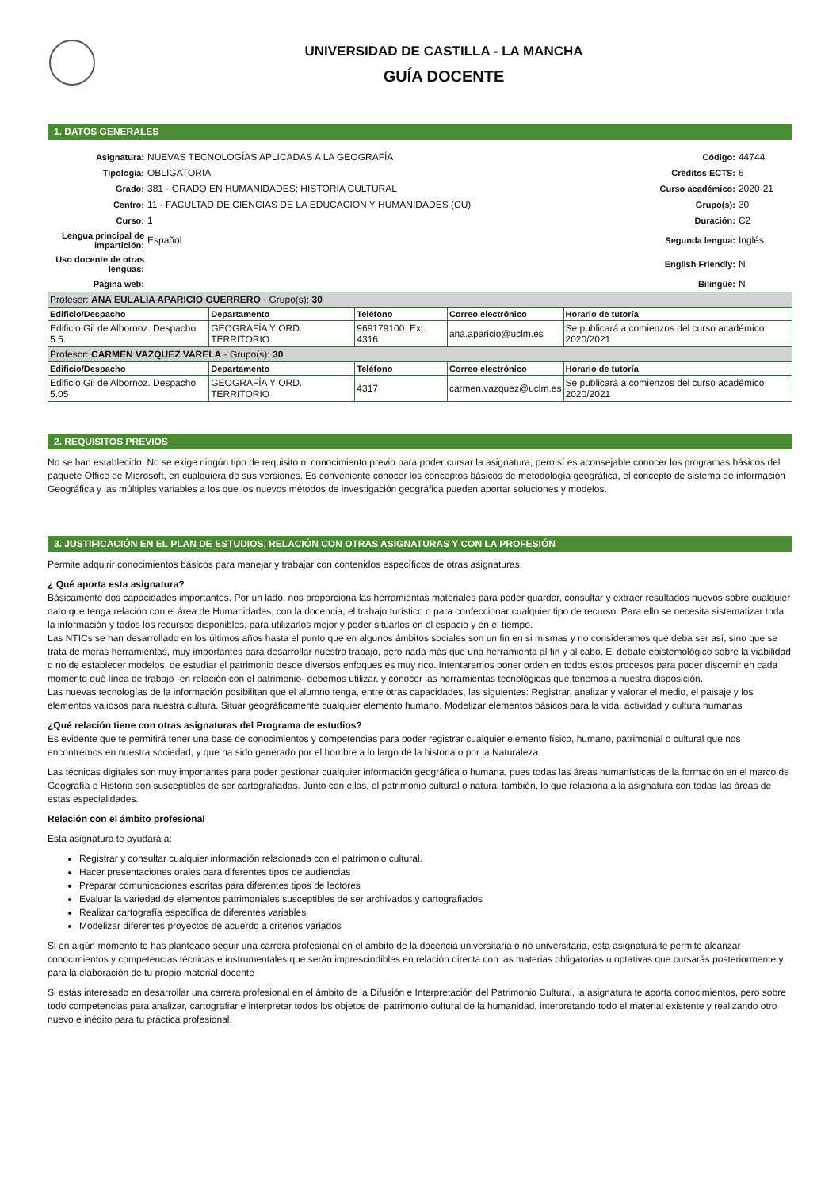UNIVERSIDAD DE CASTILLA - LA MANCHA
GUÍA DOCENTE
1. DATOS GENERALES
| Asignatura: | NUEVAS TECNOLOGÍAS APLICADAS A LA GEOGRAFÍA | Código: | 44744 |
| Tipología: | OBLIGATORIA | Créditos ECTS: | 6 |
| Grado: | 381 - GRADO EN HUMANIDADES: HISTORIA CULTURAL | Curso académico: | 2020-21 |
| Centro: | 11 - FACULTAD DE CIENCIAS DE LA EDUCACION Y HUMANIDADES (CU) | Grupo(s): | 30 |
| Curso: | 1 | Duración: | C2 |
| Lengua principal de impartición: | Español | Segunda lengua: | Inglés |
| Uso docente de otras lenguas: | | English Friendly: | N |
| Página web: | | Bilingüe: | N |
| Profesor: ANA EULALIA APARICIO GUERRERO - Grupo(s): 30 | | | | |
| Edificio/Despacho | Departamento | Teléfono | Correo electrónico | Horario de tutoría |
| Edificio Gil de Albornoz. Despacho 5.5. | GEOGRAFÍA Y ORD. TERRITORIO | 969179100. Ext. 4316 | ana.aparicio@uclm.es | Se publicará a comienzos del curso académico 2020/2021 |
| Profesor: CARMEN VAZQUEZ VARELA - Grupo(s): 30 | | | | |
| Edificio/Despacho | Departamento | Teléfono | Correo electrónico | Horario de tutoría |
| Edificio Gil de Albornoz. Despacho 5.05 | GEOGRAFÍA Y ORD. TERRITORIO | 4317 | carmen.vazquez@uclm.es | Se publicará a comienzos del curso académico 2020/2021 |
2. REQUISITOS PREVIOS
No se han establecido. No se exige ningún tipo de requisito ni conocimiento previo para poder cursar la asignatura, pero sí es aconsejable conocer los programas básicos del paquete Office de Microsoft, en cualquiera de sus versiones. Es conveniente conocer los conceptos básicos de metodología geográfica, el concepto de sistema de información Geográfica y las múltiples variables a los que los nuevos métodos de investigación geográfica pueden aportar soluciones y modelos.
3. JUSTIFICACIÓN EN EL PLAN DE ESTUDIOS, RELACIÓN CON OTRAS ASIGNATURAS Y CON LA PROFESIÓN
Permite adquirir conocimientos básicos para manejar y trabajar con contenidos específicos de otras asignaturas.
¿ Qué aporta esta asignatura?
Básicamente dos capacidades importantes. Por un lado, nos proporciona las herramientas materiales para poder guardar, consultar y extraer resultados nuevos sobre cualquier dato que tenga relación con el área de Humanidades, con la docencia, el trabajo turístico o para confeccionar cualquier tipo de recurso. Para ello se necesita sistematizar toda la información y todos los recursos disponibles, para utilizarlos mejor y poder situarlos en el espacio y en el tiempo.
Las NTICs se han desarrollado en los últimos años hasta el punto que en algunos ámbitos sociales son un fin en si mismas y no consideramos que deba ser así, sino que se trata de meras herramientas, muy importantes para desarrollar nuestro trabajo, pero nada más que una herramienta al fin y al cabo. El debate epistemológico sobre la viabilidad o no de establecer modelos, de estudiar el patrimonio desde diversos enfoques es muy rico. Intentaremos poner orden en todos estos procesos para poder discernir en cada momento qué línea de trabajo -en relación con el patrimonio- debemos utilizar, y conocer las herramientas tecnológicas que tenemos a nuestra disposición.
Las nuevas tecnologías de la información posibilitan que el alumno tenga, entre otras capacidades, las siguientes: Registrar, analizar y valorar el medio, el paisaje y los elementos valiosos para nuestra cultura. Situar geográficamente cualquier elemento humano. Modelizar elementos básicos para la vida, actividad y cultura humanas
¿Qué relación tiene con otras asignaturas del Programa de estudios?
Es evidente que te permitirá tener una base de conocimientos y competencias para poder registrar cualquier elemento físico, humano, patrimonial o cultural que nos encontremos en nuestra sociedad, y que ha sido generado por el hombre a lo largo de la historia o por la Naturaleza.
Las técnicas digitales son muy importantes para poder gestionar cualquier información geográfica o humana, pues todas las áreas humanísticas de la formación en el marco de Geografía e Historia son susceptibles de ser cartografiadas. Junto con ellas, el patrimonio cultural o natural también, lo que relaciona a la asignatura con todas las áreas de estas especialidades.
Relación con el ámbito profesional
Esta asignatura te ayudará a:
Registrar y consultar cualquier información relacionada con el patrimonio cultural.
Hacer presentaciones orales para diferentes tipos de audiencias
Preparar comunicaciones escritas para diferentes tipos de lectores
Evaluar la variedad de elementos patrimoniales susceptibles de ser archivados y cartografiados
Realizar cartografía específica de diferentes variables
Modelizar diferentes proyectos de acuerdo a criterios variados
Si en algún momento te has planteado seguir una carrera profesional en el ámbito de la docencia universitaria o no universitaria, esta asignatura te permite alcanzar conocimientos y competencias técnicas e instrumentales que serán imprescindibles en relación directa con las materias obligatorias u optativas que cursarás posteriormente y para la elaboración de tu propio material docente
Si estás interesado en desarrollar una carrera profesional en el ámbito de la Difusión e Interpretación del Patrimonio Cultural, la asignatura te aporta conocimientos, pero sobre todo competencias para analizar, cartografiar e interpretar todos los objetos del patrimonio cultural de la humanidad, interpretando todo el material existente y realizando otro nuevo e inédito para tu práctica profesional.